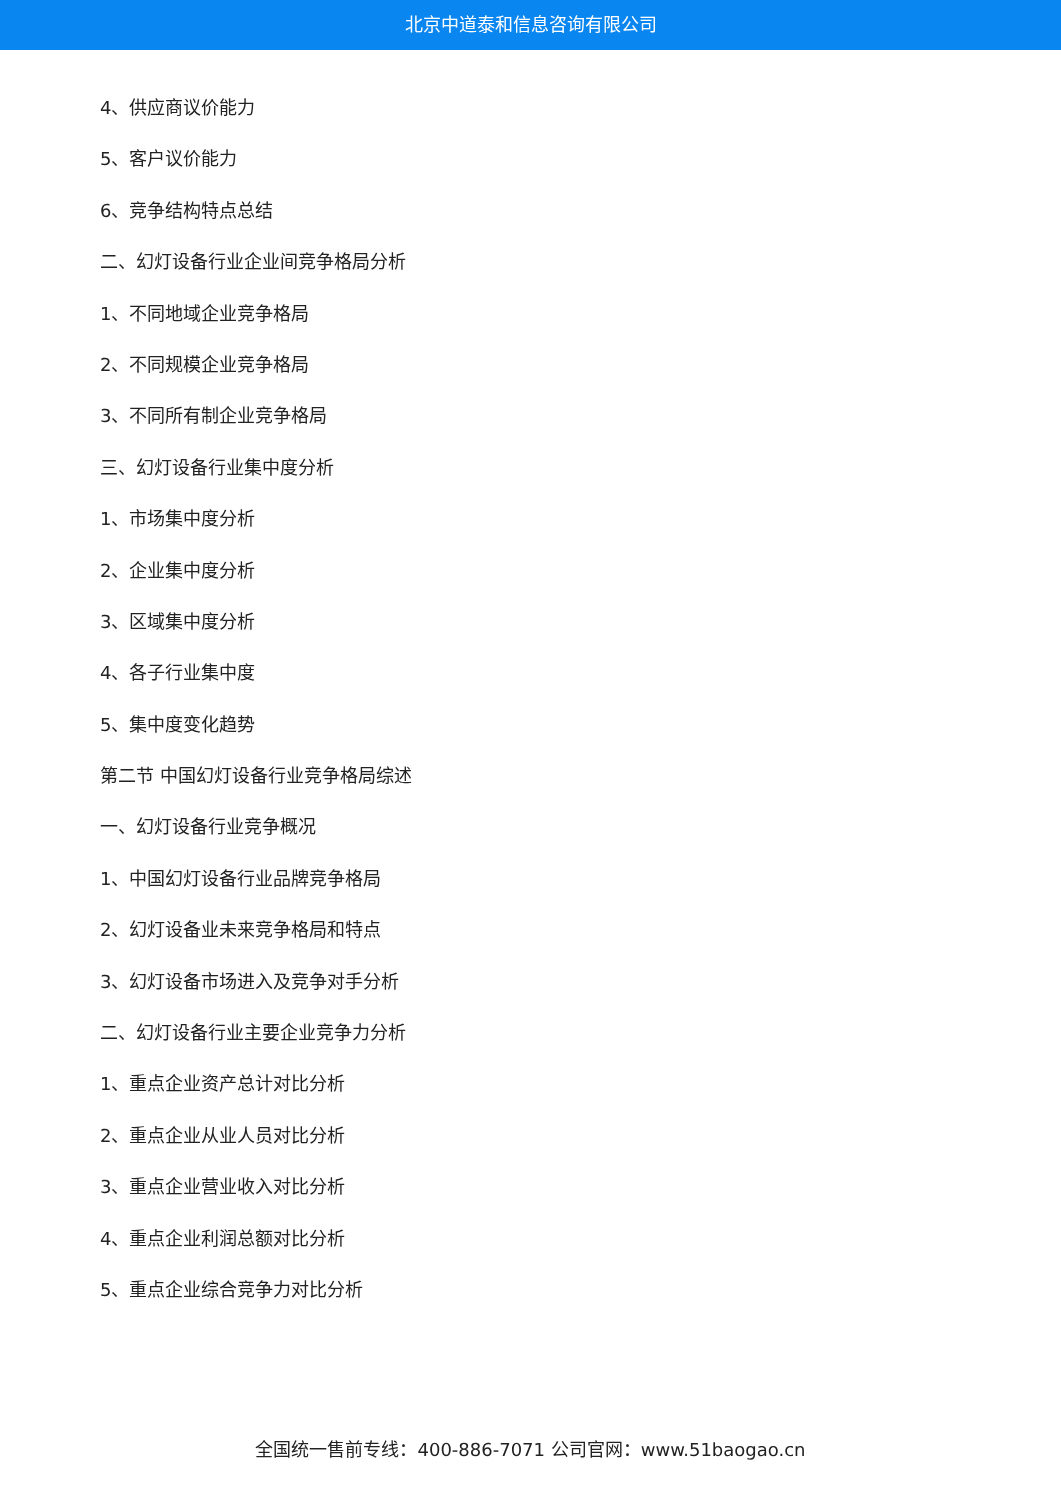北京中道泰和信息咨询有限公司
4、供应商议价能力
5、客户议价能力
6、竞争结构特点总结
二、幻灯设备行业企业间竞争格局分析
1、不同地域企业竞争格局
2、不同规模企业竞争格局
3、不同所有制企业竞争格局
三、幻灯设备行业集中度分析
1、市场集中度分析
2、企业集中度分析
3、区域集中度分析
4、各子行业集中度
5、集中度变化趋势
第二节 中国幻灯设备行业竞争格局综述
一、幻灯设备行业竞争概况
1、中国幻灯设备行业品牌竞争格局
2、幻灯设备业未来竞争格局和特点
3、幻灯设备市场进入及竞争对手分析
二、幻灯设备行业主要企业竞争力分析
1、重点企业资产总计对比分析
2、重点企业从业人员对比分析
3、重点企业营业收入对比分析
4、重点企业利润总额对比分析
5、重点企业综合竞争力对比分析
全国统一售前专线：400-886-7071 公司官网：www.51baogao.cn